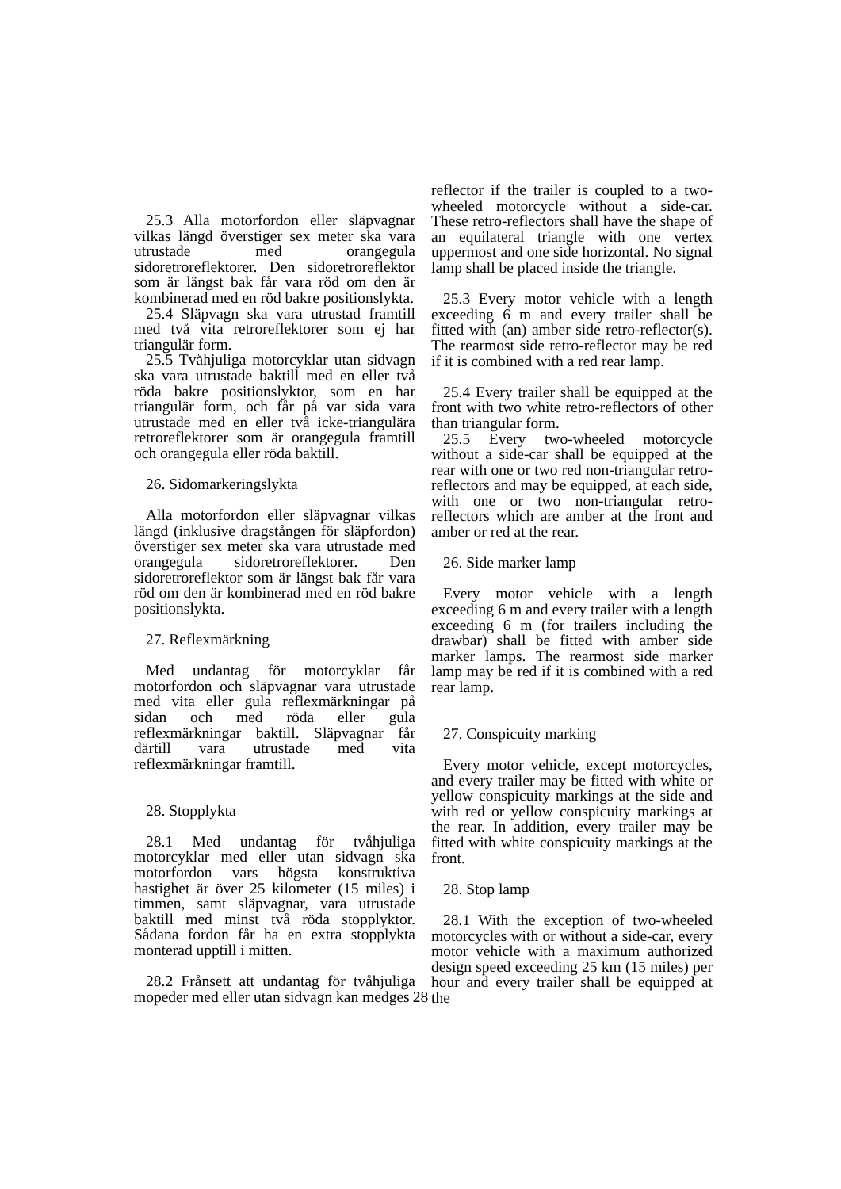25.3 Alla motorfordon eller släpvagnar vilkas längd överstiger sex meter ska vara utrustade med orangegula sidoretroreflektorer. Den sidoretroreflektor som är längst bak får vara röd om den är kombinerad med en röd bakre positionslykta.
25.4 Släpvagn ska vara utrustad framtill med två vita retroreflektorer som ej har triangulär form.
25.5 Tvåhjuliga motorcyklar utan sidvagn ska vara utrustade baktill med en eller två röda bakre positionslyktor, som en har triangulär form, och får på var sida vara utrustade med en eller två icke-triangulära retroreflektorer som är orangegula framtill och orangegula eller röda baktill.
26. Sidomarkeringslykta
Alla motorfordon eller släpvagnar vilkas längd (inklusive dragstången för släpfordon) överstiger sex meter ska vara utrustade med orangegula sidoretroreflektorer. Den sidoretroreflektor som är längst bak får vara röd om den är kombinerad med en röd bakre positionslykta.
27. Reflexmärkning
Med undantag för motorcyklar får motorfordon och släpvagnar vara utrustade med vita eller gula reflexmärkningar på sidan och med röda eller gula reflexmärkningar baktill. Släpvagnar får därtill vara utrustade med vita reflexmärkningar framtill.
28. Stopplykta
28.1 Med undantag för tvåhjuliga motorcyklar med eller utan sidvagn ska motorfordon vars högsta konstruktiva hastighet är över 25 kilometer (15 miles) i timmen, samt släpvagnar, vara utrustade baktill med minst två röda stopplyktor. Sådana fordon får ha en extra stopplykta monterad upptill i mitten.
28.2 Frånsett att undantag för tvåhjuliga mopeder med eller utan sidvagn kan medges
reflector if the trailer is coupled to a two-wheeled motorcycle without a side-car. These retro-reflectors shall have the shape of an equilateral triangle with one vertex uppermost and one side horizontal. No signal lamp shall be placed inside the triangle.
25.3 Every motor vehicle with a length exceeding 6 m and every trailer shall be fitted with (an) amber side retro-reflector(s). The rearmost side retro-reflector may be red if it is combined with a red rear lamp.
25.4 Every trailer shall be equipped at the front with two white retro-reflectors of other than triangular form.
25.5 Every two-wheeled motorcycle without a side-car shall be equipped at the rear with one or two red non-triangular retro-reflectors and may be equipped, at each side, with one or two non-triangular retro-reflectors which are amber at the front and amber or red at the rear.
26. Side marker lamp
Every motor vehicle with a length exceeding 6 m and every trailer with a length exceeding 6 m (for trailers including the drawbar) shall be fitted with amber side marker lamps. The rearmost side marker lamp may be red if it is combined with a red rear lamp.
27. Conspicuity marking
Every motor vehicle, except motorcycles, and every trailer may be fitted with white or yellow conspicuity markings at the side and with red or yellow conspicuity markings at the rear. In addition, every trailer may be fitted with white conspicuity markings at the front.
28. Stop lamp
28.1 With the exception of two-wheeled motorcycles with or without a side-car, every motor vehicle with a maximum authorized design speed exceeding 25 km (15 miles) per hour and every trailer shall be equipped at the
28